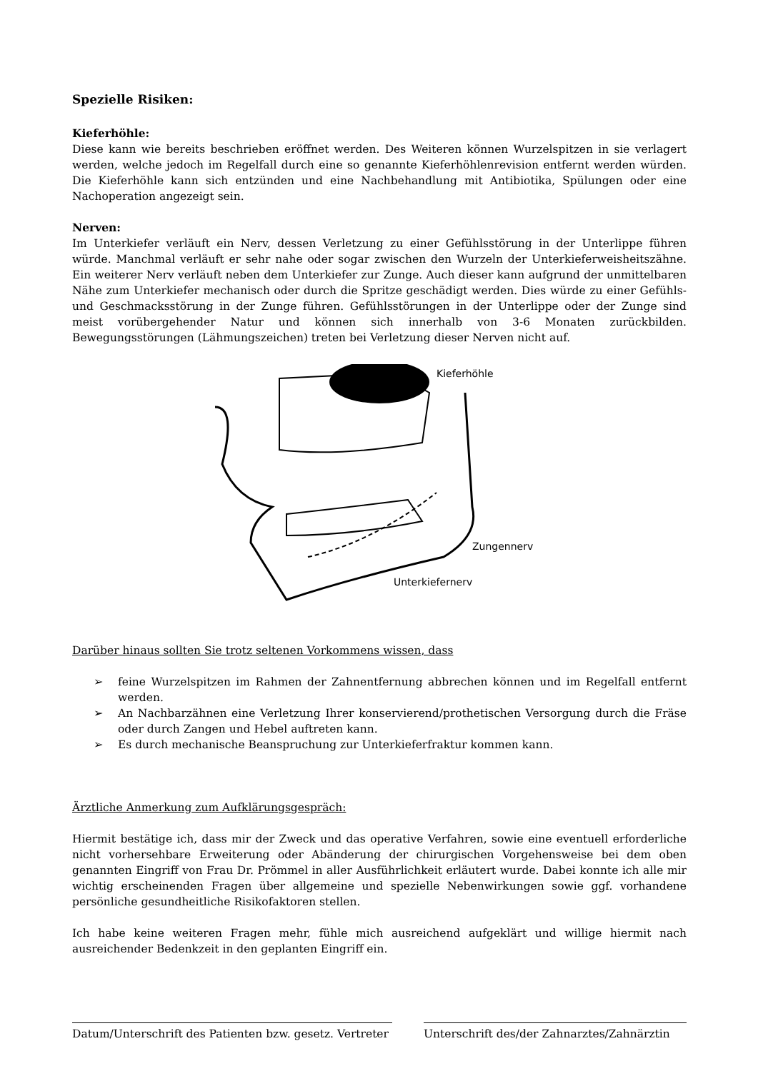Spezielle Risiken:
Kieferhöhle:
Diese kann wie bereits beschrieben eröffnet werden. Des Weiteren können Wurzelspitzen in sie verlagert werden, welche jedoch im Regelfall durch eine so genannte Kieferhöhlenrevision entfernt werden würden. Die Kieferhöhle kann sich entzünden und eine Nachbehandlung mit Antibiotika, Spülungen oder eine Nachoperation angezeigt sein.
Nerven:
Im Unterkiefer verläuft ein Nerv, dessen Verletzung zu einer Gefühlsstörung in der Unterlippe führen würde. Manchmal verläuft er sehr nahe oder sogar zwischen den Wurzeln der Unterkieferweisheitszähne. Ein weiterer Nerv verläuft neben dem Unterkiefer zur Zunge. Auch dieser kann aufgrund der unmittelbaren Nähe zum Unterkiefer mechanisch oder durch die Spritze geschädigt werden. Dies würde zu einer Gefühls- und Geschmacksstörung in der Zunge führen. Gefühlsstörungen in der Unterlippe oder der Zunge sind meist vorübergehender Natur und können sich innerhalb von 3-6 Monaten zurückbilden. Bewegungsstörungen (Lähmungszeichen) treten bei Verletzung dieser Nerven nicht auf.
Kieferhöhle
Zungennerv
Unterkiefernerv
Darüber hinaus sollten Sie trotz seltenen Vorkommens wissen, dass
➢ feine Wurzelspitzen im Rahmen der Zahnentfernung abbrechen können und im Regelfall entfernt werden.
➢ An Nachbarzähnen eine Verletzung Ihrer konservierend/prothetischen Versorgung durch die Fräse oder durch Zangen und Hebel auftreten kann.
➢ Es durch mechanische Beanspruchung zur Unterkieferfraktur kommen kann.
Ärztliche Anmerkung zum Aufklärungsgespräch:
Hiermit bestätige ich, dass mir der Zweck und das operative Verfahren, sowie eine eventuell erforderliche nicht vorhersehbare Erweiterung oder Abänderung der chirurgischen Vorgehensweise bei dem oben genannten Eingriff von Frau Dr. Prömmel in aller Ausführlichkeit erläutert wurde. Dabei konnte ich alle mir wichtig erscheinenden Fragen über allgemeine und spezielle Nebenwirkungen sowie ggf. vorhandene persönliche gesundheitliche Risikofaktoren stellen.
Ich habe keine weiteren Fragen mehr, fühle mich ausreichend aufgeklärt und willige hiermit nach ausreichender Bedenkzeit in den geplanten Eingriff ein.
Datum/Unterschrift des Patienten bzw. gesetz. Vertreter
Unterschrift des/der Zahnarztes/Zahnärztin